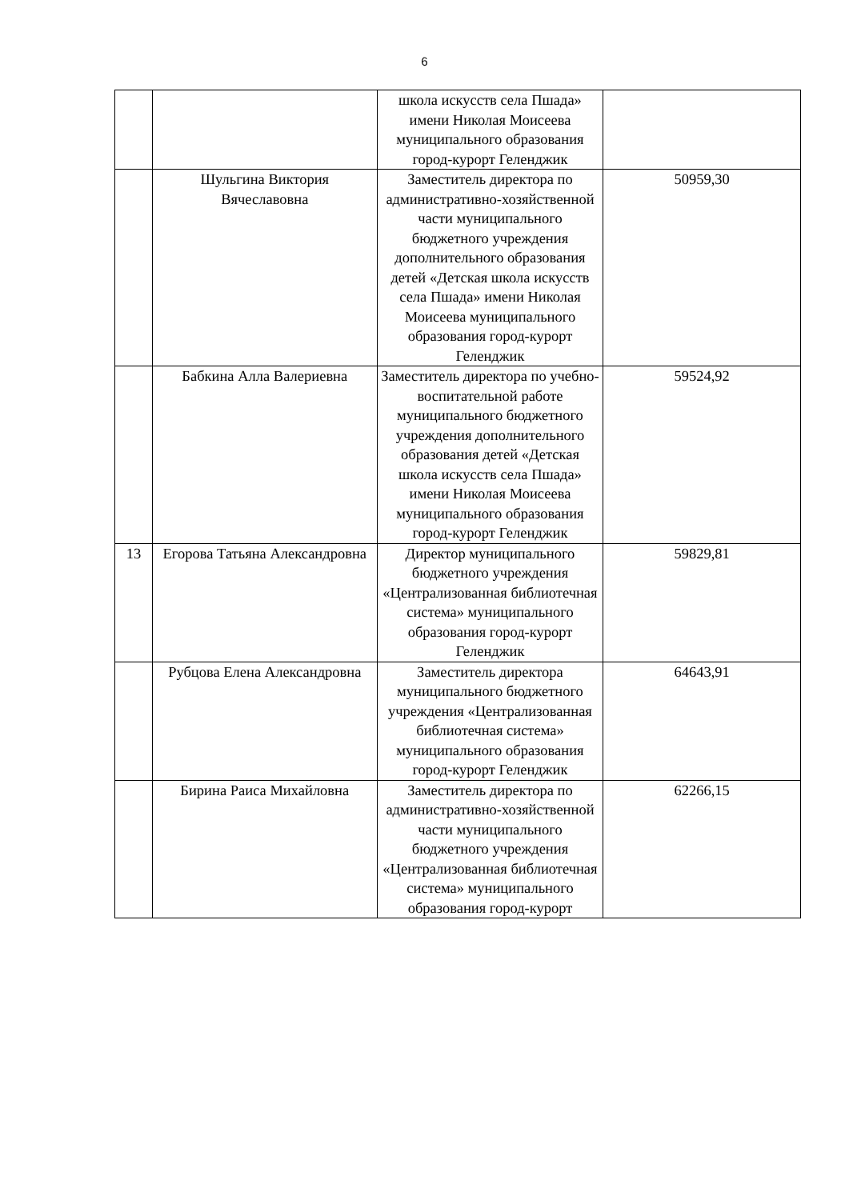6
| | | школа искусств села Пшада» имени Николая Моисеева муниципального образования город-курорт Геленджик | |
| | Шульгина Виктория Вячеславовна | Заместитель директора по административно-хозяйственной части муниципального бюджетного учреждения дополнительного образования детей «Детская школа искусств села Пшада» имени Николая Моисеева муниципального образования город-курорт Геленджик | 50959,30 |
| | Бабкина Алла Валериевна | Заместитель директора по учебно-воспитательной работе муниципального бюджетного учреждения дополнительного образования детей «Детская школа искусств села Пшада» имени Николая Моисеева муниципального образования город-курорт Геленджик | 59524,92 |
| 13 | Егорова Татьяна Александровна | Директор муниципального бюджетного учреждения «Централизованная библиотечная система» муниципального образования город-курорт Геленджик | 59829,81 |
| | Рубцова Елена Александровна | Заместитель директора муниципального бюджетного учреждения «Централизованная библиотечная система» муниципального образования город-курорт Геленджик | 64643,91 |
| | Бирина Раиса Михайловна | Заместитель директора по административно-хозяйственной части муниципального бюджетного учреждения «Централизованная библиотечная система» муниципального образования город-курорт | 62266,15 |